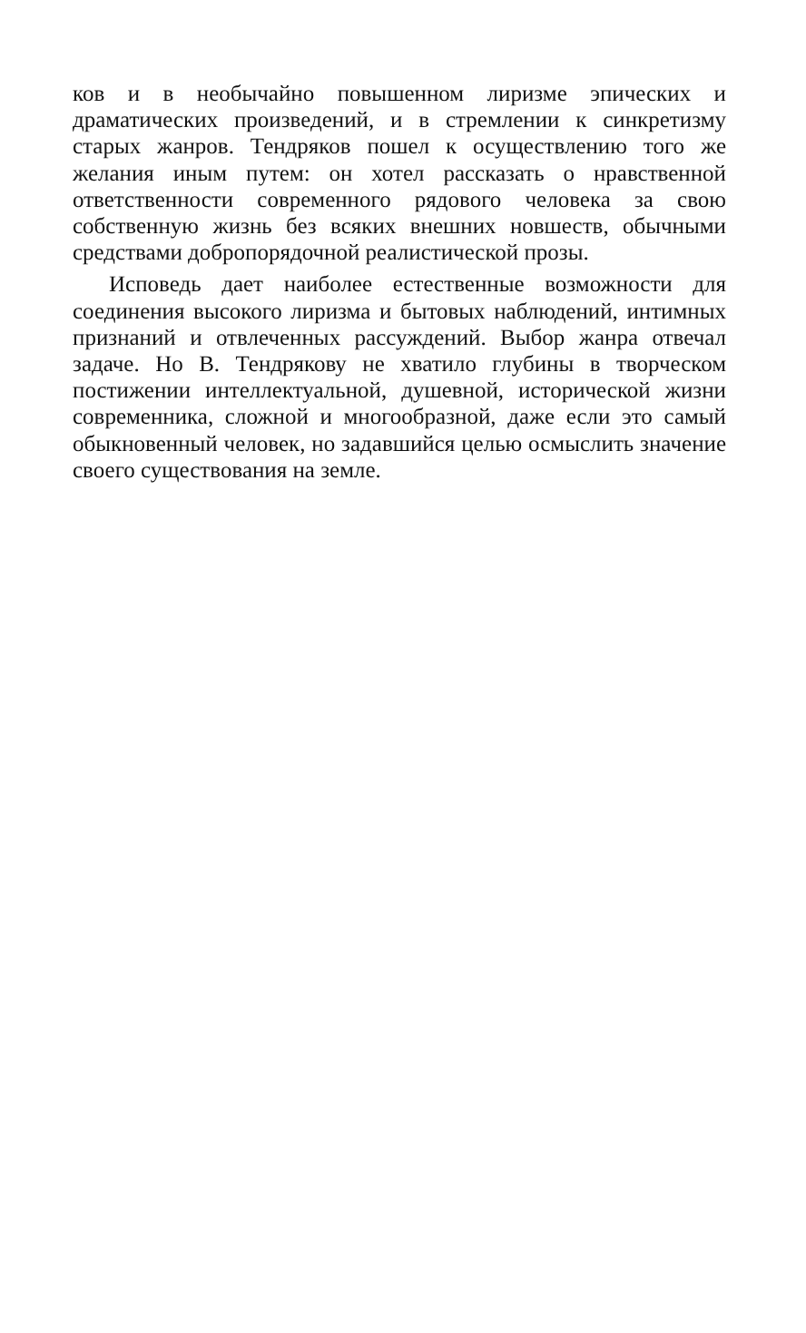ков и в необычайно повышенном лиризме эпических и драматических произведений, и в стремлении к синкретизму старых жанров. Тендряков пошел к осуществлению того же желания иным путем: он хотел рассказать о нравственной ответственности современного рядового человека за свою собственную жизнь без всяких внешних новшеств, обычными средствами добропорядочной реалистической прозы.
Исповедь дает наиболее естественные возможности для соединения высокого лиризма и бытовых наблюдений, интимных признаний и отвлеченных рассуждений. Выбор жанра отвечал задаче. Но В. Тендрякову не хватило глубины в творческом постижении интеллектуальной, душевной, исторической жизни современника, сложной и многообразной, даже если это самый обыкновенный человек, но задавшийся целью осмыслить значение своего существования на земле.